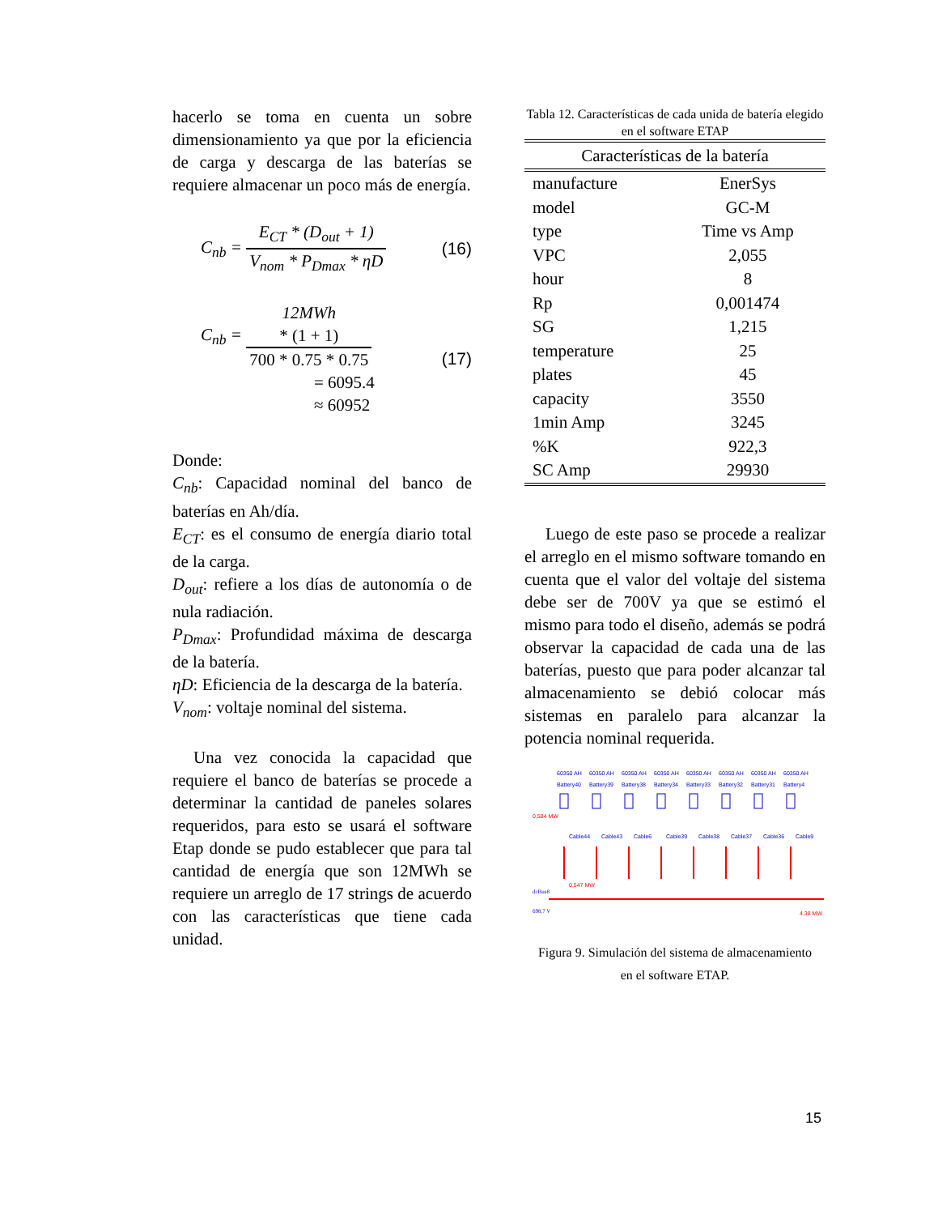hacerlo se toma en cuenta un sobre dimensionamiento ya que por la eficiencia de carga y descarga de las baterías se requiere almacenar un poco más de energía.
C<sub>nb</sub> = E<sub>CT</sub> * (D<sub>out</sub> + 1) V<sub>nom</sub> * P<sub>Dmax</sub> * ηD
(16)
C<sub>nb</sub> = 12MWh
* (1 + 1) 700 * 0.75 * 0.75
= 6095.4
≈ 60952
(17)
Donde:
C<sub>nb</sub>: Capacidad nominal del banco de baterías en Ah/día.
E<sub>CT</sub>: es el consumo de energía diario total de la carga.
D<sub>out</sub>: refiere a los días de autonomía o de nula radiación.
P<sub>Dmax</sub>: Profundidad máxima de descarga de la batería.
ηD: Eficiencia de la descarga de la batería.
V<sub>nom</sub>: voltaje nominal del sistema.
Una vez conocida la capacidad que requiere el banco de baterías se procede a determinar la cantidad de paneles solares requeridos, para esto se usará el software Etap donde se pudo establecer que para tal cantidad de energía que son 12MWh se requiere un arreglo de 17 strings de acuerdo con las características que tiene cada unidad.
Tabla 12. Características de cada unida de batería elegido en el software ETAP
| Características de la batería | |
| --- | --- |
| manufacture | EnerSys |
| model | GC-M |
| type | Time vs Amp |
| VPC | 2,055 |
| hour | 8 |
| Rp | 0,001474 |
| SG | 1,215 |
| temperature | 25 |
| plates | 45 |
| capacity | 3550 |
| 1min Amp | 3245 |
| %K | 922,3 |
| SC Amp | 29930 |
Luego de este paso se procede a realizar el arreglo en el mismo software tomando en cuenta que el valor del voltaje del sistema debe ser de 700V ya que se estimó el mismo para todo el diseño, además se podrá observar la capacidad de cada una de las baterías, puesto que para poder alcanzar tal almacenamiento se debió colocar más sistemas en paralelo para alcanzar la potencia nominal requerida.
dcBus8
698,7 V
60350 AH
Battery40
Cable44
60350 AH
Battery39
Cable43
60350 AH
Battery38
Cable6
60350 AH
Battery34
Cable39
60350 AH
Battery33
Cable38
60350 AH
Battery32
Cable37
60350 AH
Battery31
Cable36
60350 AH
Battery4
Cable9
0,584 MW
0,547 MW
4,38 MW
Figura 9. Simulación del sistema de almacenamiento
en el software ETAP.
15